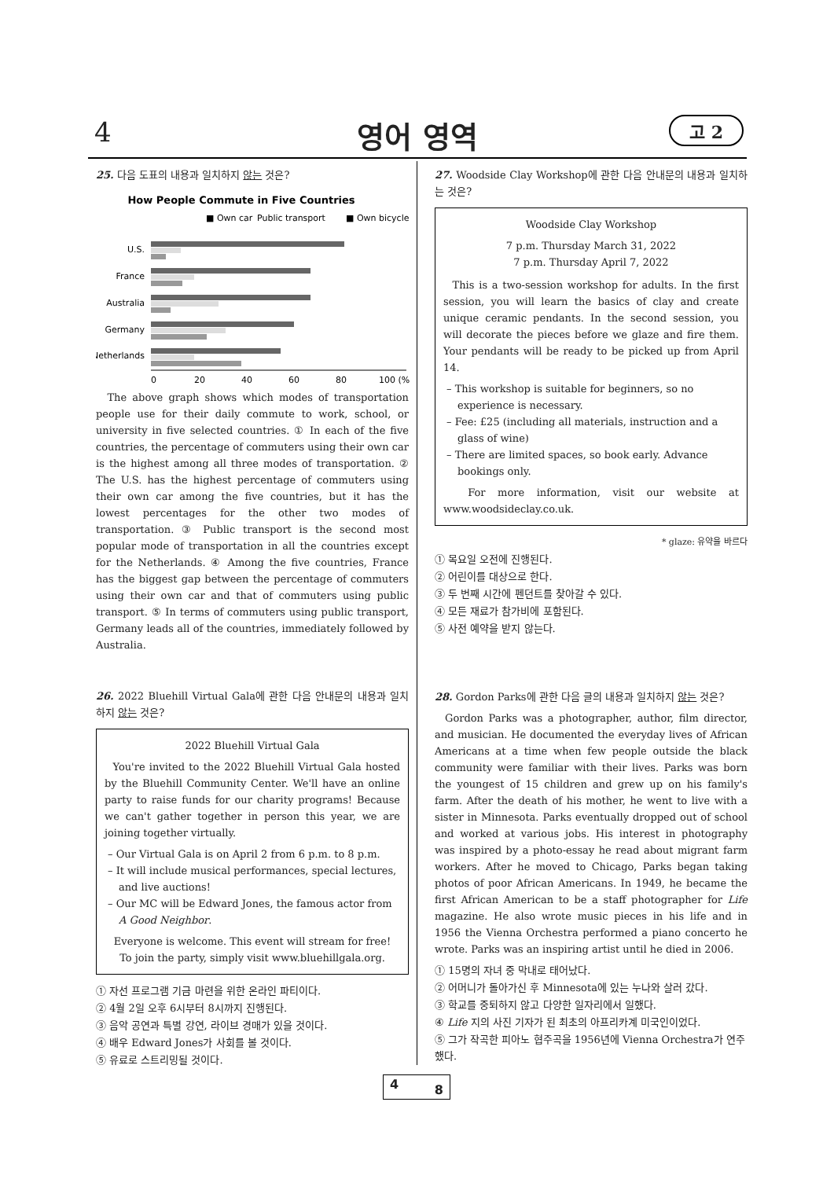4 영어 영역 고 2
25. 다음 도표의 내용과 일치하지 않는 것은?
How People Commute in Five Countries
■ Own car
Public transport
■ Own bicycle
U.S.
France
Australia
Germany
Netherlands
0
20
40
60
80
100 (%)
The above graph shows which modes of transportation people use for their daily commute to work, school, or university in five selected countries. ① In each of the five countries, the percentage of commuters using their own car is the highest among all three modes of transportation. ② The U.S. has the highest percentage of commuters using their own car among the five countries, but it has the lowest percentages for the other two modes of transportation. ③ Public transport is the second most popular mode of transportation in all the countries except for the Netherlands. ④ Among the five countries, France has the biggest gap between the percentage of commuters using their own car and that of commuters using public transport. ⑤ In terms of commuters using public transport, Germany leads all of the countries, immediately followed by Australia.
26. 2022 Bluehill Virtual Gala에 관한 다음 안내문의 내용과 일치하지 않는 것은?
2022 Bluehill Virtual Gala
You're invited to the 2022 Bluehill Virtual Gala hosted by the Bluehill Community Center. We'll have an online party to raise funds for our charity programs! Because we can't gather together in person this year, we are joining together virtually.
– Our Virtual Gala is on April 2 from 6 p.m. to 8 p.m.
– It will include musical performances, special lectures, and live auctions!
– Our MC will be Edward Jones, the famous actor from A Good Neighbor.
Everyone is welcome. This event will stream for free!
To join the party, simply visit www.bluehillgala.org.
① 자선 프로그램 기금 마련을 위한 온라인 파티이다.
② 4월 2일 오후 6시부터 8시까지 진행된다.
③ 음악 공연과 특별 강연, 라이브 경매가 있을 것이다.
④ 배우 Edward Jones가 사회를 볼 것이다.
⑤ 유료로 스트리밍될 것이다.
27. Woodside Clay Workshop에 관한 다음 안내문의 내용과 일치하는 것은?
Woodside Clay Workshop
7 p.m. Thursday March 31, 2022
7 p.m. Thursday April 7, 2022
This is a two-session workshop for adults. In the first session, you will learn the basics of clay and create unique ceramic pendants. In the second session, you will decorate the pieces before we glaze and fire them. Your pendants will be ready to be picked up from April 14.
– This workshop is suitable for beginners, so no experience is necessary.
– Fee: £25 (including all materials, instruction and a glass of wine)
– There are limited spaces, so book early. Advance bookings only.
For more information, visit our website at www.woodsideclay.co.uk.
* glaze: 유약을 바르다
① 목요일 오전에 진행된다.
② 어린이를 대상으로 한다.
③ 두 번째 시간에 펜던트를 찾아갈 수 있다.
④ 모든 재료가 참가비에 포함된다.
⑤ 사전 예약을 받지 않는다.
28. Gordon Parks에 관한 다음 글의 내용과 일치하지 않는 것은?
Gordon Parks was a photographer, author, film director, and musician. He documented the everyday lives of African Americans at a time when few people outside the black community were familiar with their lives. Parks was born the youngest of 15 children and grew up on his family's farm. After the death of his mother, he went to live with a sister in Minnesota. Parks eventually dropped out of school and worked at various jobs. His interest in photography was inspired by a photo-essay he read about migrant farm workers. After he moved to Chicago, Parks began taking photos of poor African Americans. In 1949, he became the first African American to be a staff photographer for Life magazine. He also wrote music pieces in his life and in 1956 the Vienna Orchestra performed a piano concerto he wrote. Parks was an inspiring artist until he died in 2006.
① 15명의 자녀 중 막내로 태어났다.
② 어머니가 돌아가신 후 Minnesota에 있는 누나와 살러 갔다.
③ 학교를 중퇴하지 않고 다양한 일자리에서 일했다.
④ Life 지의 사진 기자가 된 최초의 아프리카계 미국인이었다.
⑤ 그가 작곡한 피아노 협주곡을 1956년에 Vienna Orchestra가 연주했다.
4 8